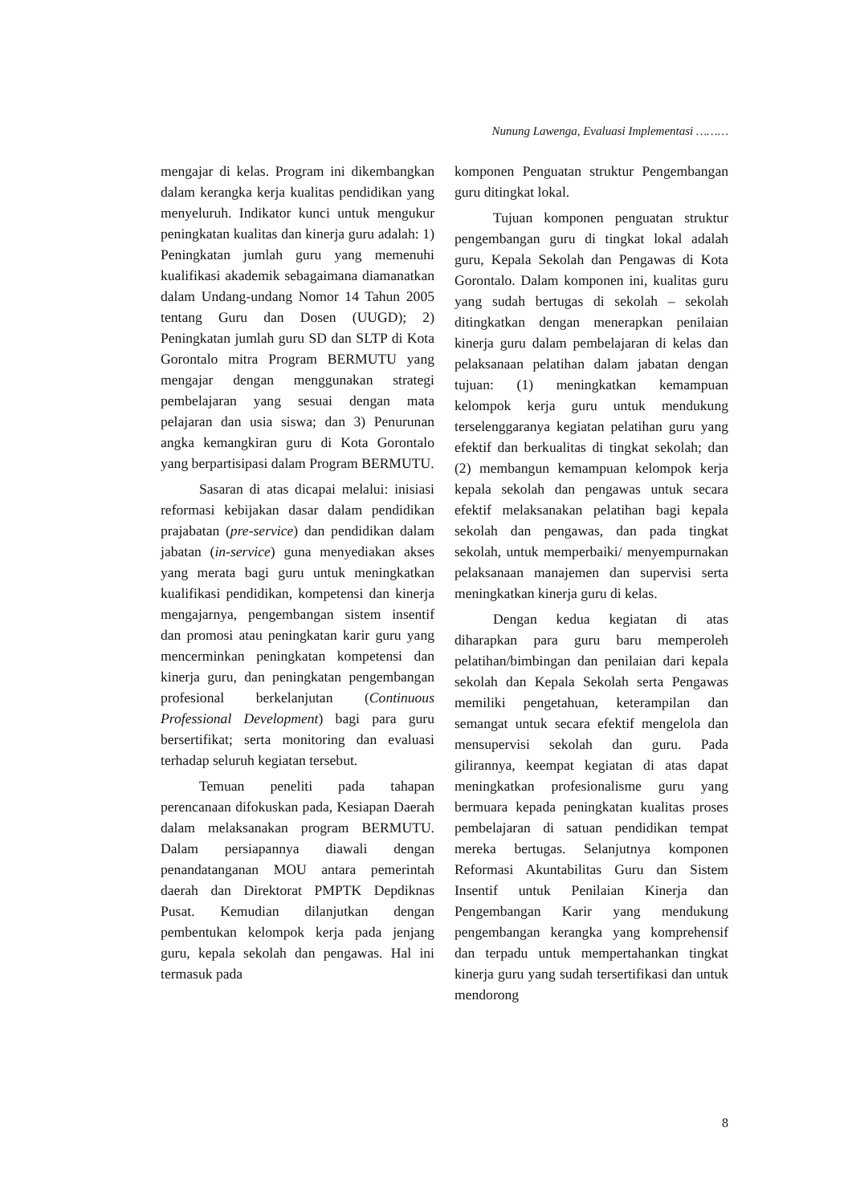Nunung Lawenga, Evaluasi Implementasi ………
mengajar di kelas. Program ini dikembangkan dalam kerangka kerja kualitas pendidikan yang menyeluruh. Indikator kunci untuk mengukur peningkatan kualitas dan kinerja guru adalah: 1) Peningkatan jumlah guru yang memenuhi kualifikasi akademik sebagaimana diamanatkan dalam Undang-undang Nomor 14 Tahun 2005 tentang Guru dan Dosen (UUGD); 2) Peningkatan jumlah guru SD dan SLTP di Kota Gorontalo mitra Program BERMUTU yang mengajar dengan menggunakan strategi pembelajaran yang sesuai dengan mata pelajaran dan usia siswa; dan 3) Penurunan angka kemangkiran guru di Kota Gorontalo yang berpartisipasi dalam Program BERMUTU.
Sasaran di atas dicapai melalui: inisiasi reformasi kebijakan dasar dalam pendidikan prajabatan (pre-service) dan pendidikan dalam jabatan (in-service) guna menyediakan akses yang merata bagi guru untuk meningkatkan kualifikasi pendidikan, kompetensi dan kinerja mengajarnya, pengembangan sistem insentif dan promosi atau peningkatan karir guru yang mencerminkan peningkatan kompetensi dan kinerja guru, dan peningkatan pengembangan profesional berkelanjutan (Continuous Professional Development) bagi para guru bersertifikat; serta monitoring dan evaluasi terhadap seluruh kegiatan tersebut.
Temuan peneliti pada tahapan perencanaan difokuskan pada, Kesiapan Daerah dalam melaksanakan program BERMUTU. Dalam persiapannya diawali dengan penandatanganan MOU antara pemerintah daerah dan Direktorat PMPTK Depdiknas Pusat. Kemudian dilanjutkan dengan pembentukan kelompok kerja pada jenjang guru, kepala sekolah dan pengawas. Hal ini termasuk pada
komponen Penguatan struktur Pengembangan guru ditingkat lokal.
Tujuan komponen penguatan struktur pengembangan guru di tingkat lokal adalah guru, Kepala Sekolah dan Pengawas di Kota Gorontalo. Dalam komponen ini, kualitas guru yang sudah bertugas di sekolah – sekolah ditingkatkan dengan menerapkan penilaian kinerja guru dalam pembelajaran di kelas dan pelaksanaan pelatihan dalam jabatan dengan tujuan: (1) meningkatkan kemampuan kelompok kerja guru untuk mendukung terselenggaranya kegiatan pelatihan guru yang efektif dan berkualitas di tingkat sekolah; dan (2) membangun kemampuan kelompok kerja kepala sekolah dan pengawas untuk secara efektif melaksanakan pelatihan bagi kepala sekolah dan pengawas, dan pada tingkat sekolah, untuk memperbaiki/ menyempurnakan pelaksanaan manajemen dan supervisi serta meningkatkan kinerja guru di kelas.
Dengan kedua kegiatan di atas diharapkan para guru baru memperoleh pelatihan/bimbingan dan penilaian dari kepala sekolah dan Kepala Sekolah serta Pengawas memiliki pengetahuan, keterampilan dan semangat untuk secara efektif mengelola dan mensupervisi sekolah dan guru. Pada gilirannya, keempat kegiatan di atas dapat meningkatkan profesionalisme guru yang bermuara kepada peningkatan kualitas proses pembelajaran di satuan pendidikan tempat mereka bertugas. Selanjutnya komponen Reformasi Akuntabilitas Guru dan Sistem Insentif untuk Penilaian Kinerja dan Pengembangan Karir yang mendukung pengembangan kerangka yang komprehensif dan terpadu untuk mempertahankan tingkat kinerja guru yang sudah tersertifikasi dan untuk mendorong
8